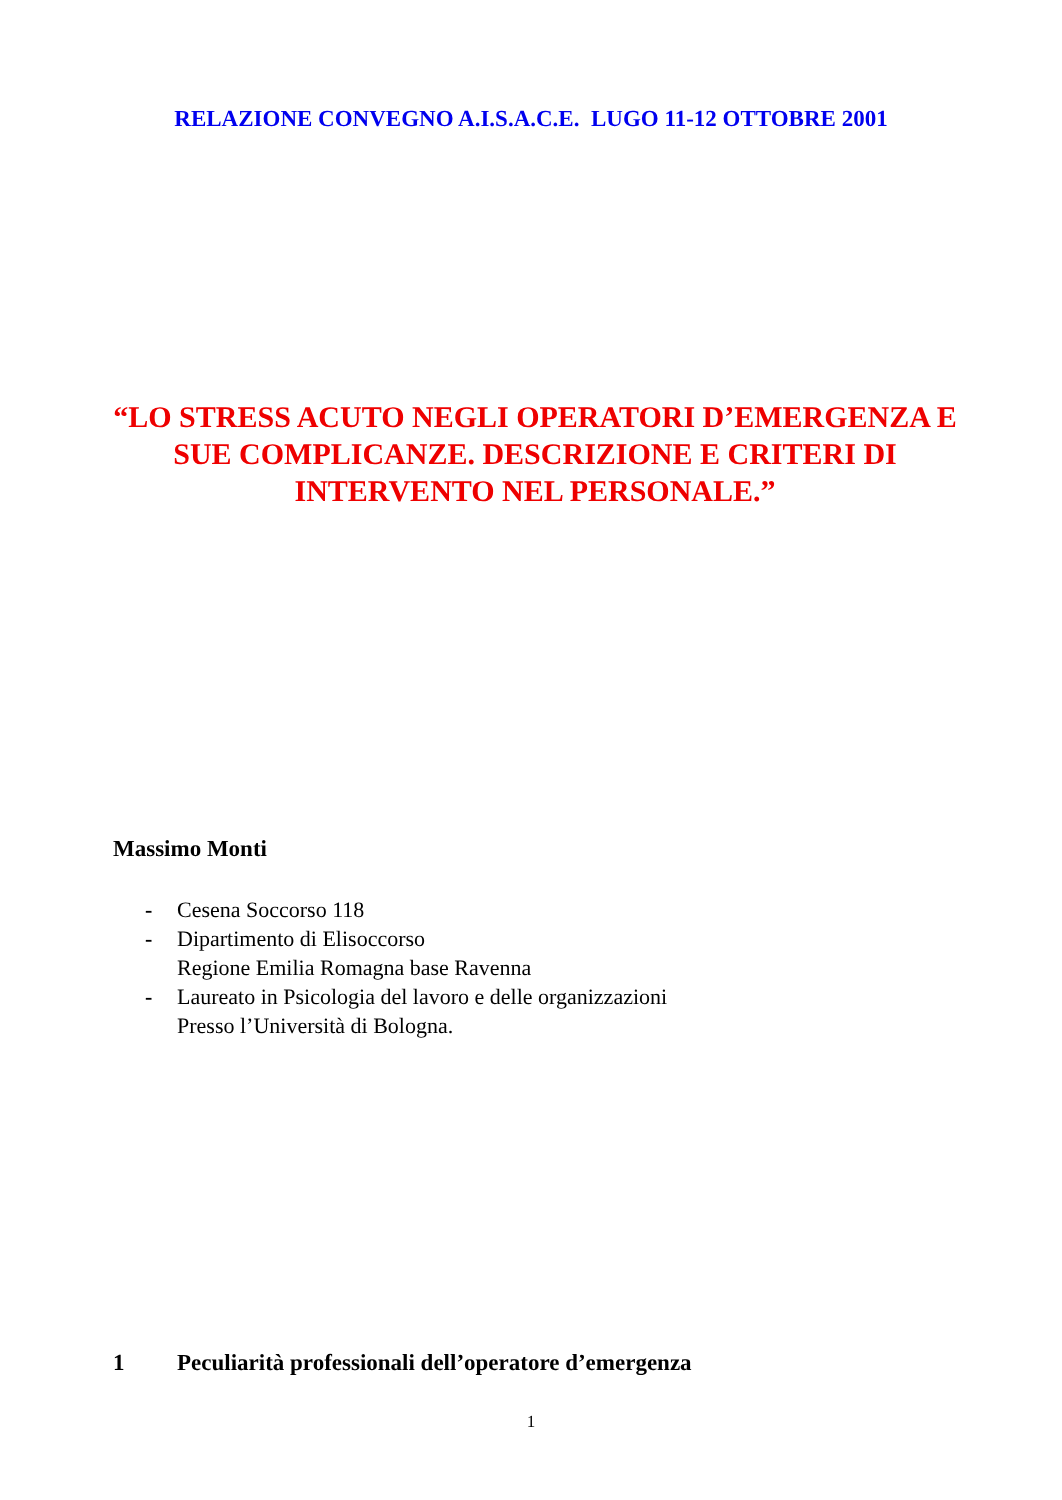RELAZIONE CONVEGNO A.I.S.A.C.E. LUGO 11-12 OTTOBRE 2001
“LO STRESS ACUTO NEGLI OPERATORI D’EMERGENZA E SUE COMPLICANZE. DESCRIZIONE E CRITERI DI INTERVENTO NEL PERSONALE.”
Massimo Monti
- Cesena Soccorso 118
- Dipartimento di Elisoccorso
Regione Emilia Romagna base Ravenna
- Laureato in Psicologia del lavoro e delle organizzazioni
Presso l’Università di Bologna.
1 Peculiarità professionali dell’operatore d’emergenza
1